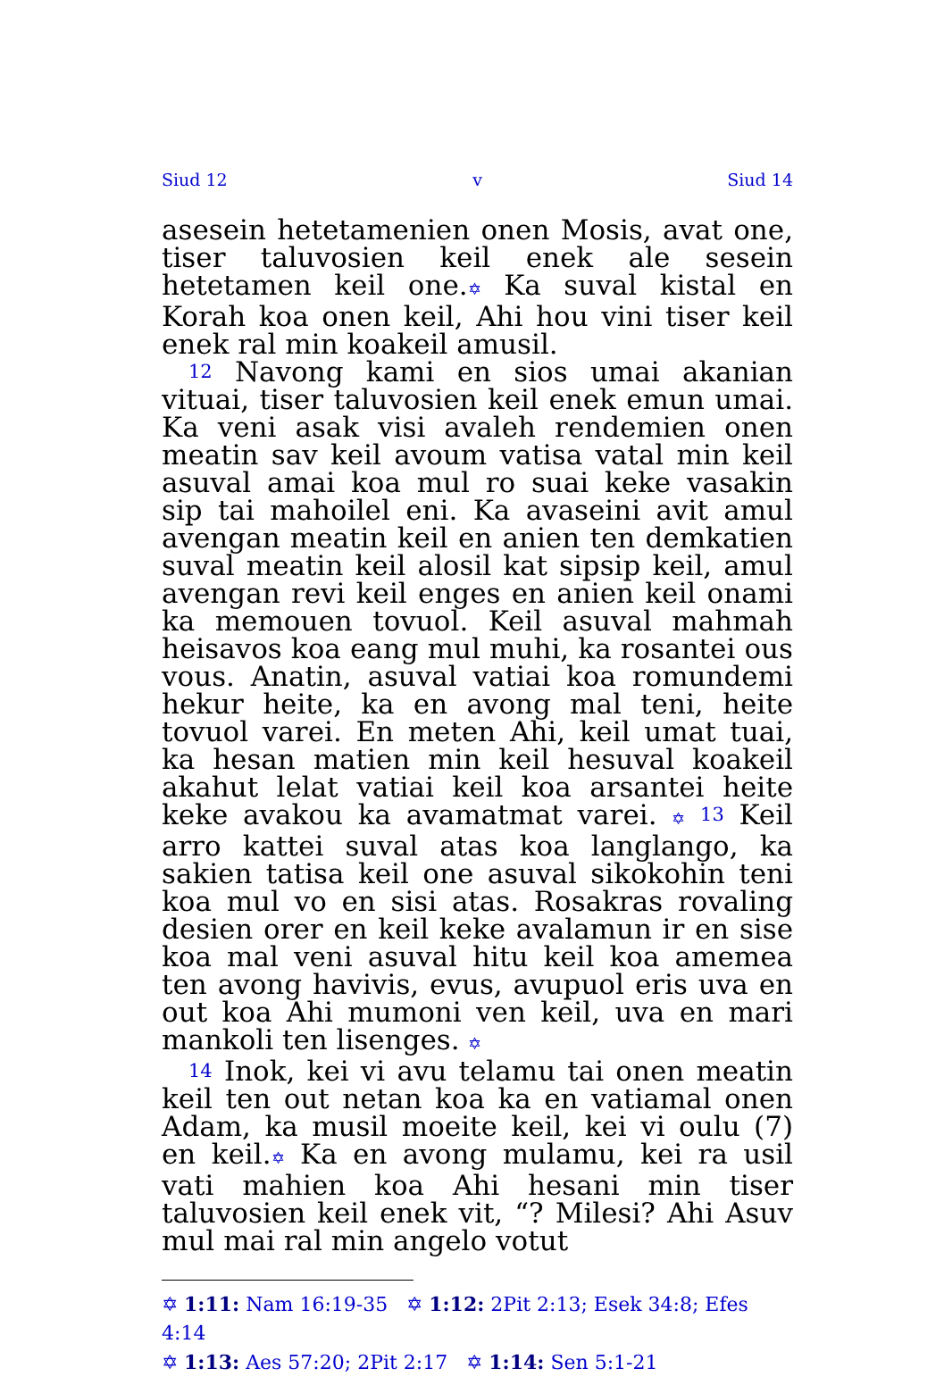Siud 12 v Siud 14
asesein hetetamenien onen Mosis, avat one, tiser taluvosien keil enek ale sesein hetetamen keil one.✡ Ka suval kistal en Korah koa onen keil, Ahi hou vini tiser keil enek ral min koakeil amusil.
12 Navong kami en sios umai akanian vituai, tiser taluvosien keil enek emun umai. Ka veni asak visi avaleh rendemien onen meatin sav keil avoum vatisa vatal min keil asuval amai koa mul ro suai keke vasakin sip tai mahoilel eni. Ka avaseini avit amul avengan meatin keil en anien ten demkatien suval meatin keil alosil kat sipsip keil, amul avengan revi keil enges en anien keil onami ka memouen tovuol. Keil asuval mahmah heisavos koa eang mul muhi, ka rosantei ous vous. Anatin, asuval vatiai koa romundemi hekur heite, ka en avong mal teni, heite tovuol varei. En meten Ahi, keil umat tuai, ka hesan matien min keil hesuval koakeil akahut lelat vatiai keil koa arsantei heite keke avakou ka avamatmat varei. ✡ 13 Keil arro kattei suval atas koa langlango, ka sakien tatisa keil one asuval sikokohin teni koa mul vo en sisi atas. Rosakras rovaling desien orer en keil keke avalamun ir en sise koa mal veni asuval hitu keil koa amemea ten avong havivis, evus, avupuol eris uva en out koa Ahi mumoni ven keil, uva en mari mankoli ten lisenges. ✡
14 Inok, kei vi avu telamu tai onen meatin keil ten out netan koa ka en vatiamal onen Adam, ka musil moeite keil, kei vi oulu (7) en keil.✡ Ka en avong mulamu, kei ra usil vati mahien koa Ahi hesani min tiser taluvosien keil enek vit, “? Milesi? Ahi Asuv mul mai ral min angelo votut
✡ 1:11: Nam 16:19-35 ✡ 1:12: 2Pit 2:13; Esek 34:8; Efes 4:14
✡ 1:13: Aes 57:20; 2Pit 2:17 ✡ 1:14: Sen 5:1-21